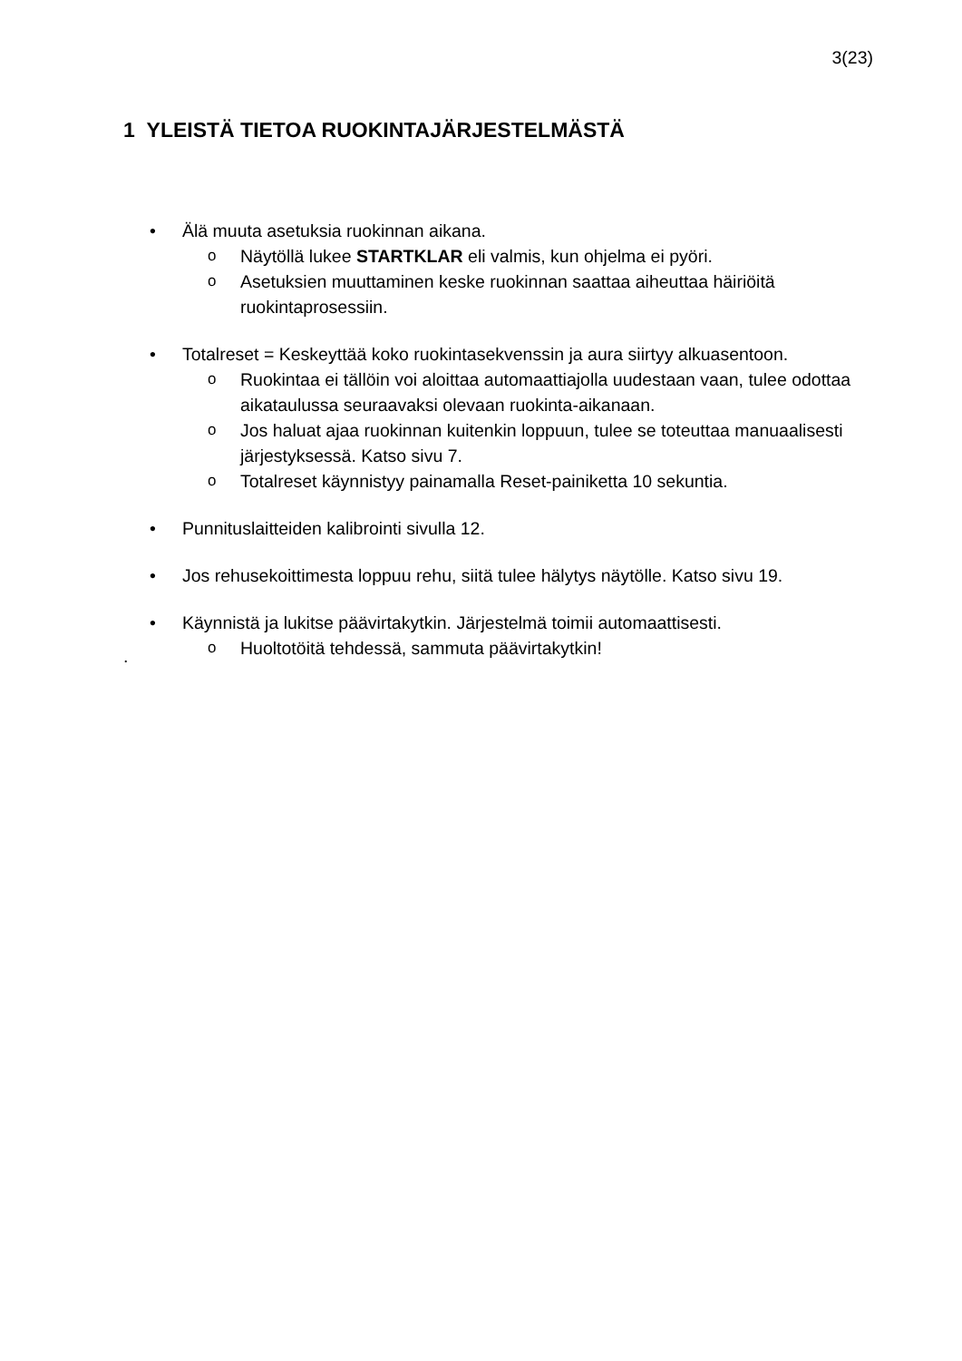3(23)
1 YLEISTÄ TIETOA RUOKINTAJÄRJESTELMÄSTÄ
• Älä muuta asetuksia ruokinnan aikana.
o Näytöllä lukee STARTKLAR eli valmis, kun ohjelma ei pyöri.
o Asetuksien muuttaminen keske ruokinnan saattaa aiheuttaa häiriöitä ruokintaprosessiin.
• Totalreset = Keskeyttää koko ruokintasekvenssin ja aura siirtyy alkuasentoon.
o Ruokintaa ei tällöin voi aloittaa automaattiajolla uudestaan vaan, tulee odottaa aikataulussa seuraavaksi olevaan ruokinta-aikanaan.
o Jos haluat ajaa ruokinnan kuitenkin loppuun, tulee se toteuttaa manuaalisesti järjestyksessä. Katso sivu 7.
o Totalreset käynnistyy painamalla Reset-painiketta 10 sekuntia.
• Punnituslaitteiden kalibrointi sivulla 12.
• Jos rehusekoittimesta loppuu rehu, siitä tulee hälytys näytölle. Katso sivu 19.
• Käynnistä ja lukitse päävirtakytkin. Järjestelmä toimii automaattisesti.
o Huoltotöitä tehdessä, sammuta päävirtakytkin!
.